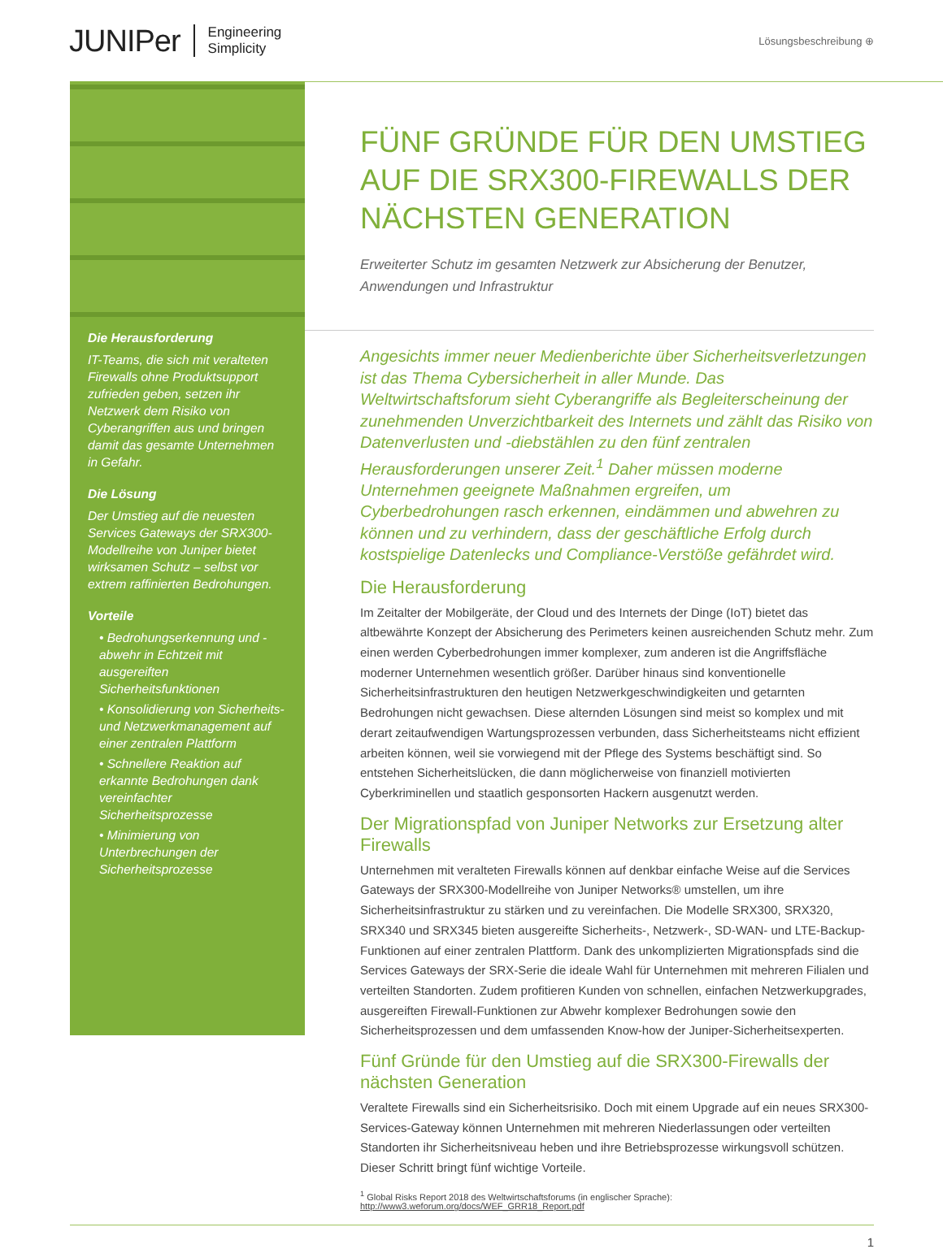JUNIPer Engineering
Simplicity
Lösungsbeschreibung ⊕
Die Herausforderung
IT-Teams, die sich mit veralteten Firewalls ohne Produktsupport zufrieden geben, setzen ihr Netzwerk dem Risiko von Cyberangriffen aus und bringen damit das gesamte Unternehmen in Gefahr.
Die Lösung
Der Umstieg auf die neuesten Services Gateways der SRX300-Modellreihe von Juniper bietet wirksamen Schutz – selbst vor extrem raffinierten Bedrohungen.
Vorteile
• Bedrohungserkennung und -abwehr in Echtzeit mit ausgereiften Sicherheitsfunktionen
• Konsolidierung von Sicherheits- und Netzwerkmanagement auf einer zentralen Plattform
• Schnellere Reaktion auf erkannte Bedrohungen dank vereinfachter Sicherheitsprozesse
• Minimierung von Unterbrechungen der Sicherheitsprozesse
FÜNF GRÜNDE FÜR DEN UMSTIEG AUF DIE SRX300-FIREWALLS DER NÄCHSTEN GENERATION
Erweiterter Schutz im gesamten Netzwerk zur Absicherung der Benutzer, Anwendungen und Infrastruktur
Angesichts immer neuer Medienberichte über Sicherheitsverletzungen ist das Thema Cybersicherheit in aller Munde. Das Weltwirtschaftsforum sieht Cyberangriffe als Begleiterscheinung der zunehmenden Unverzichtbarkeit des Internets und zählt das Risiko von Datenverlusten und -diebstählen zu den fünf zentralen Herausforderungen unserer Zeit.<sup>1</sup> Daher müssen moderne Unternehmen geeignete Maßnahmen ergreifen, um Cyberbedrohungen rasch erkennen, eindämmen und abwehren zu können und zu verhindern, dass der geschäftliche Erfolg durch kostspielige Datenlecks und Compliance-Verstöße gefährdet wird.
Die Herausforderung
Im Zeitalter der Mobilgeräte, der Cloud und des Internets der Dinge (IoT) bietet das altbewährte Konzept der Absicherung des Perimeters keinen ausreichenden Schutz mehr. Zum einen werden Cyberbedrohungen immer komplexer, zum anderen ist die Angriffsfläche moderner Unternehmen wesentlich größer. Darüber hinaus sind konventionelle Sicherheitsinfrastrukturen den heutigen Netzwerkgeschwindigkeiten und getarnten Bedrohungen nicht gewachsen. Diese alternden Lösungen sind meist so komplex und mit derart zeitaufwendigen Wartungsprozessen verbunden, dass Sicherheitsteams nicht effizient arbeiten können, weil sie vorwiegend mit der Pflege des Systems beschäftigt sind. So entstehen Sicherheitslücken, die dann möglicherweise von finanziell motivierten Cyberkriminellen und staatlich gesponsorten Hackern ausgenutzt werden.
Der Migrationspfad von Juniper Networks zur Ersetzung alter Firewalls
Unternehmen mit veralteten Firewalls können auf denkbar einfache Weise auf die Services Gateways der SRX300-Modellreihe von Juniper Networks® umstellen, um ihre Sicherheitsinfrastruktur zu stärken und zu vereinfachen. Die Modelle SRX300, SRX320, SRX340 und SRX345 bieten ausgereifte Sicherheits-, Netzwerk-, SD-WAN- und LTE-Backup-Funktionen auf einer zentralen Plattform. Dank des unkomplizierten Migrationspfads sind die Services Gateways der SRX-Serie die ideale Wahl für Unternehmen mit mehreren Filialen und verteilten Standorten. Zudem profitieren Kunden von schnellen, einfachen Netzwerkupgrades, ausgereiften Firewall-Funktionen zur Abwehr komplexer Bedrohungen sowie den Sicherheitsprozessen und dem umfassenden Know-how der Juniper-Sicherheitsexperten.
Fünf Gründe für den Umstieg auf die SRX300-Firewalls der nächsten Generation
Veraltete Firewalls sind ein Sicherheitsrisiko. Doch mit einem Upgrade auf ein neues SRX300-Services-Gateway können Unternehmen mit mehreren Niederlassungen oder verteilten Standorten ihr Sicherheitsniveau heben und ihre Betriebsprozesse wirkungsvoll schützen. Dieser Schritt bringt fünf wichtige Vorteile.
<sup>1</sup> Global Risks Report 2018 des Weltwirtschaftsforums (in englischer Sprache): http://www3.weforum.org/docs/WEF_GRR18_Report.pdf
1